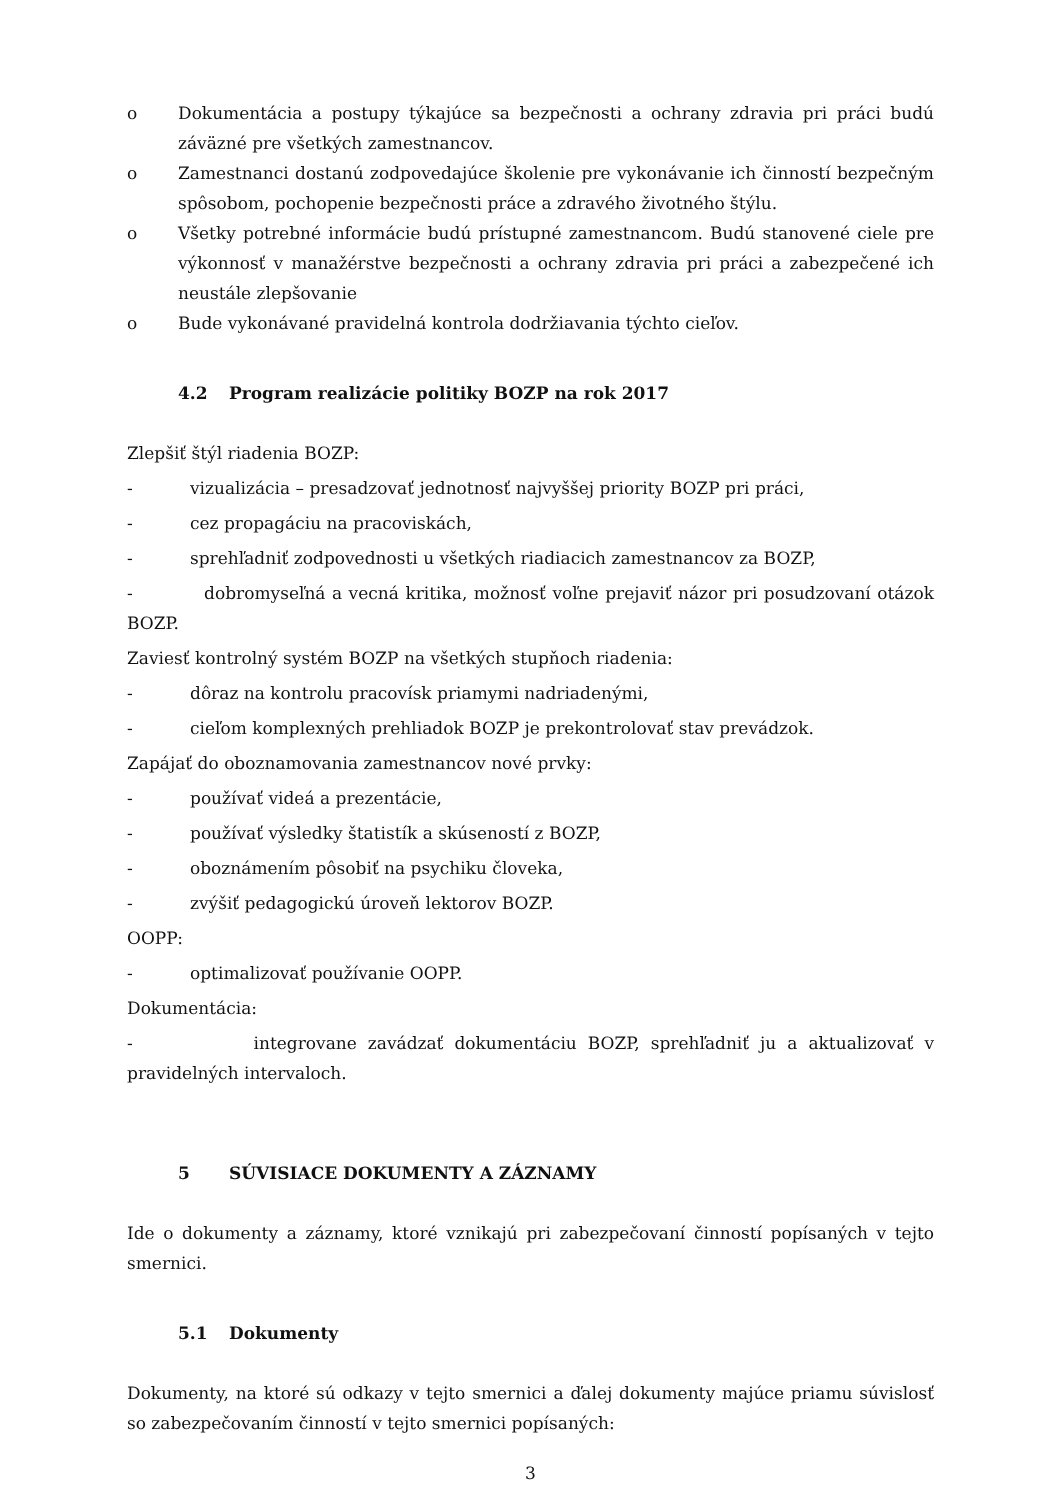o Dokumentácia a postupy týkajúce sa bezpečnosti a ochrany zdravia pri práci budú záväzné pre všetkých zamestnancov.
o Zamestnanci dostanú zodpovedajúce školenie pre vykonávanie ich činností bezpečným spôsobom, pochopenie bezpečnosti práce a zdravého životného štýlu.
o Všetky potrebné informácie budú prístupné zamestnancom. Budú stanovené ciele pre výkonnosť v manažérstve bezpečnosti a ochrany zdravia pri práci a zabezpečené ich neustále zlepšovanie
o Bude vykonávané pravidelná kontrola dodržiavania týchto cieľov.
4.2 Program realizácie politiky BOZP na rok 2017
Zlepšiť štýl riadenia BOZP:
- vizualizácia – presadzovať jednotnosť najvyššej priority BOZP pri práci,
- cez propagáciu na pracoviskách,
- sprehľadniť zodpovednosti u všetkých riadiacich zamestnancov za BOZP,
- dobromyseľná a vecná kritika, možnosť voľne prejaviť názor pri posudzovaní otázok BOZP.
Zaviesť kontrolný systém BOZP na všetkých stupňoch riadenia:
- dôraz na kontrolu pracovísk priamymi nadriadenými,
- cieľom komplexných prehliadok BOZP je prekontrolovať stav prevádzok.
Zapájať do oboznamovania zamestnancov nové prvky:
- používať videá a prezentácie,
- používať výsledky štatistík a skúseností z BOZP,
- oboznámením pôsobiť na psychiku človeka,
- zvýšiť pedagogickú úroveň lektorov BOZP.
OOPP:
- optimalizovať používanie OOPP.
Dokumentácia:
- integrovane zavádzať dokumentáciu BOZP, sprehľadniť ju a aktualizovať v pravidelných intervaloch.
5 SÚVISIACE DOKUMENTY A ZÁZNAMY
Ide o dokumenty a záznamy, ktoré vznikajú pri zabezpečovaní činností popísaných v tejto smernici.
5.1 Dokumenty
Dokumenty, na ktoré sú odkazy v tejto smernici a ďalej dokumenty majúce priamu súvislosť so zabezpečovaním činností v tejto smernici popísaných:
3